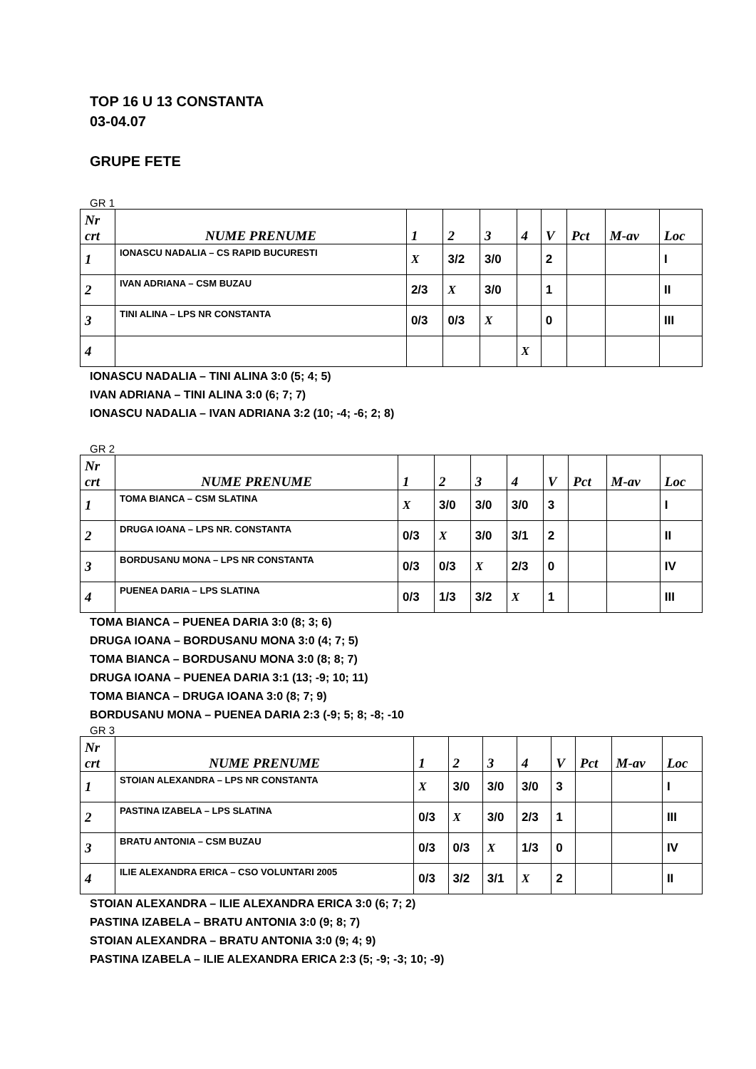TOP 16 U 13 CONSTANTA
03-04.07
GRUPE FETE
GR 1
| Nr crt | NUME PRENUME | 1 | 2 | 3 | 4 | V | Pct | M-av | Loc |
| --- | --- | --- | --- | --- | --- | --- | --- | --- | --- |
| 1 | IONASCU NADALIA – CS RAPID BUCURESTI | X | 3/2 | 3/0 | | 2 | | | I |
| 2 | IVAN ADRIANA – CSM BUZAU | 2/3 | X | 3/0 | | 1 | | | II |
| 3 | TINI ALINA – LPS NR CONSTANTA | 0/3 | 0/3 | X | | 0 | | | III |
| 4 | | | | | X | | | | |
IONASCU NADALIA – TINI ALINA 3:0 (5; 4; 5)
IVAN ADRIANA – TINI ALINA 3:0 (6; 7; 7)
IONASCU NADALIA – IVAN ADRIANA 3:2 (10; -4; -6; 2; 8)
GR 2
| Nr crt | NUME PRENUME | 1 | 2 | 3 | 4 | V | Pct | M-av | Loc |
| --- | --- | --- | --- | --- | --- | --- | --- | --- | --- |
| 1 | TOMA BIANCA – CSM SLATINA | X | 3/0 | 3/0 | 3/0 | 3 | | | I |
| 2 | DRUGA IOANA – LPS NR. CONSTANTA | 0/3 | X | 3/0 | 3/1 | 2 | | | II |
| 3 | BORDUSANU MONA – LPS NR CONSTANTA | 0/3 | 0/3 | X | 2/3 | 0 | | | IV |
| 4 | PUENEA DARIA – LPS SLATINA | 0/3 | 1/3 | 3/2 | X | 1 | | | III |
TOMA BIANCA – PUENEA DARIA 3:0 (8; 3; 6)
DRUGA IOANA – BORDUSANU MONA 3:0 (4; 7; 5)
TOMA BIANCA – BORDUSANU MONA 3:0 (8; 8; 7)
DRUGA IOANA – PUENEA DARIA 3:1 (13; -9; 10; 11)
TOMA BIANCA – DRUGA IOANA 3:0 (8; 7; 9)
BORDUSANU MONA – PUENEA DARIA 2:3 (-9; 5; 8; -8; -10
GR 3
| Nr crt | NUME PRENUME | 1 | 2 | 3 | 4 | V | Pct | M-av | Loc |
| --- | --- | --- | --- | --- | --- | --- | --- | --- | --- |
| 1 | STOIAN ALEXANDRA – LPS NR CONSTANTA | X | 3/0 | 3/0 | 3/0 | 3 | | | I |
| 2 | PASTINA IZABELA – LPS SLATINA | 0/3 | X | 3/0 | 2/3 | 1 | | | III |
| 3 | BRATU ANTONIA – CSM BUZAU | 0/3 | 0/3 | X | 1/3 | 0 | | | IV |
| 4 | ILIE ALEXANDRA ERICA – CSO VOLUNTARI 2005 | 0/3 | 3/2 | 3/1 | X | 2 | | | II |
STOIAN ALEXANDRA – ILIE ALEXANDRA ERICA 3:0 (6; 7; 2)
PASTINA IZABELA – BRATU ANTONIA 3:0 (9; 8; 7)
STOIAN ALEXANDRA – BRATU ANTONIA 3:0 (9; 4; 9)
PASTINA IZABELA – ILIE ALEXANDRA ERICA 2:3 (5; -9; -3; 10; -9)